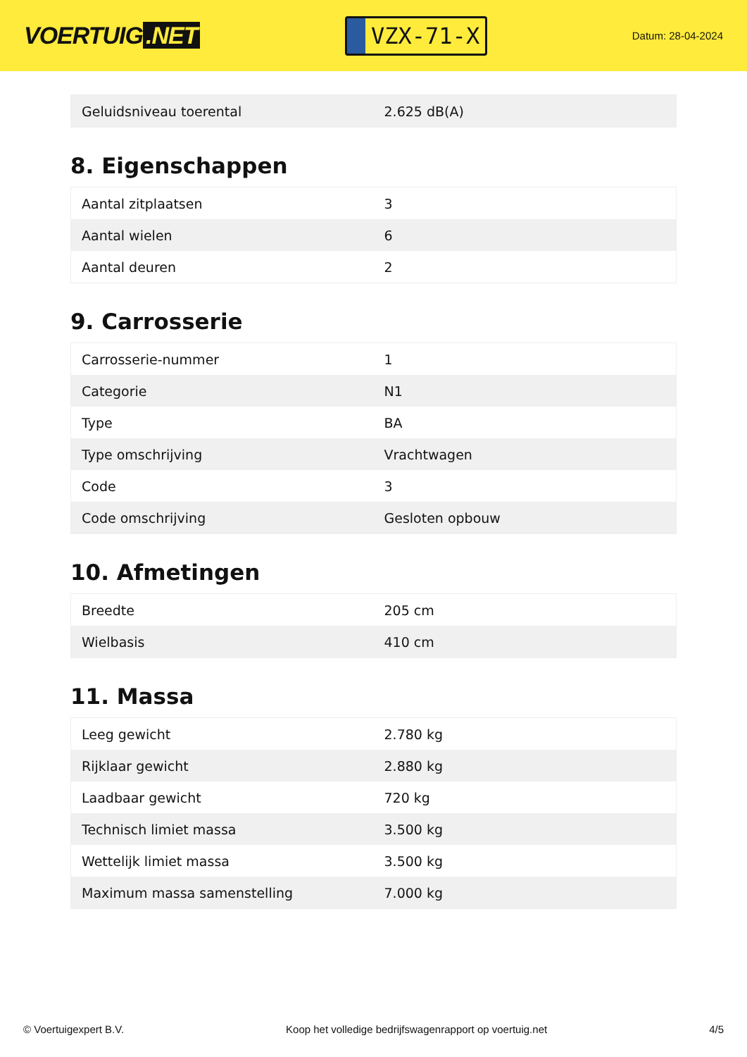VOERTUIG.NET
VZX-71-X
Datum: 28-04-2024
| Geluidsniveau toerental | 2.625 dB(A) |
8. Eigenschappen
| Aantal zitplaatsen | 3 |
| Aantal wielen | 6 |
| Aantal deuren | 2 |
9. Carrosserie
| Carrosserie-nummer | 1 |
| Categorie | N1 |
| Type | BA |
| Type omschrijving | Vrachtwagen |
| Code | 3 |
| Code omschrijving | Gesloten opbouw |
10. Afmetingen
| Breedte | 205 cm |
| Wielbasis | 410 cm |
11. Massa
| Leeg gewicht | 2.780 kg |
| Rijklaar gewicht | 2.880 kg |
| Laadbaar gewicht | 720 kg |
| Technisch limiet massa | 3.500 kg |
| Wettelijk limiet massa | 3.500 kg |
| Maximum massa samenstelling | 7.000 kg |
© Voertuigexpert B.V. Koop het volledige bedrijfswagenrapport op voertuig.net 4/5